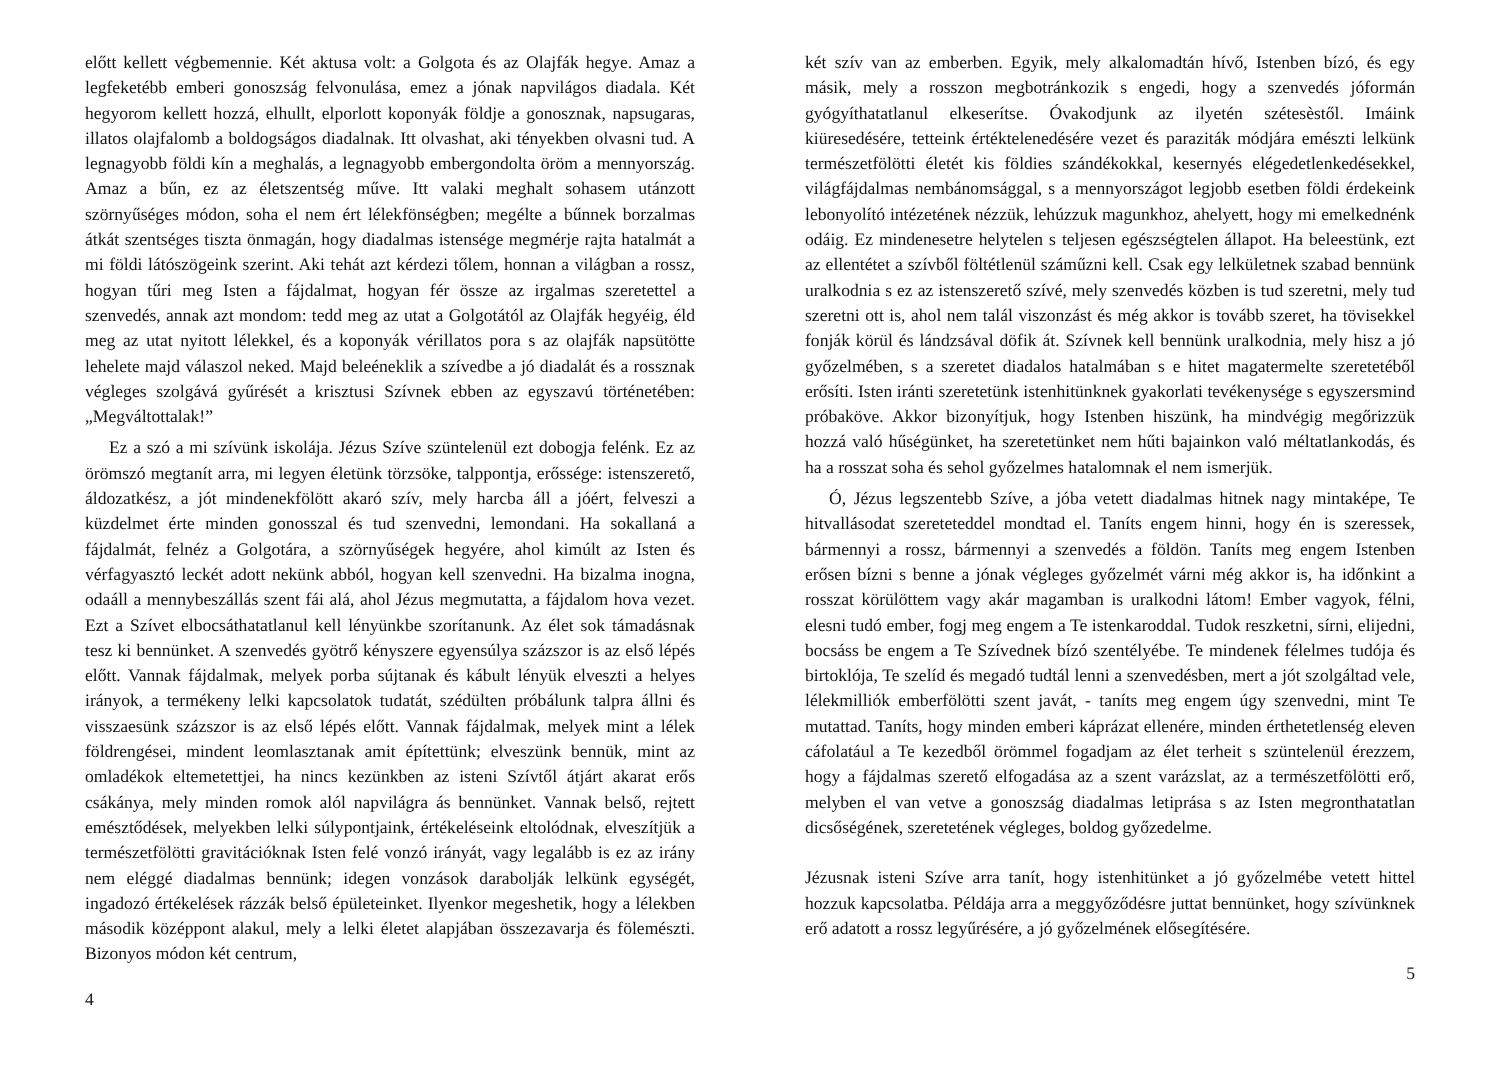előtt kellett végbemennie. Két aktusa volt: a Golgota és az Olajfák hegye. Amaz a legfeketébb emberi gonoszság felvonulása, emez a jónak napvilágos diadala. Két hegyorom kellett hozzá, elhullt, elporlott koponyák földje a gonosznak, napsugaras, illatos olajfalomb a boldogságos diadalnak. Itt olvashat, aki tényekben olvasni tud. A legnagyobb földi kín a meghalás, a legnagyobb embergondolta öröm a mennyország. Amaz a bűn, ez az életszentség műve. Itt valaki meghalt sohasem utánzott szörnyűséges módon, soha el nem ért lélekfönségben; megélte a bűnnek borzalmas átkát szentséges tiszta önmagán, hogy diadalmas istensége megmérje rajta hatalmát a mi földi látószögeink szerint. Aki tehát azt kérdezi tőlem, honnan a világban a rossz, hogyan tűri meg Isten a fájdalmat, hogyan fér össze az irgalmas szeretettel a szenvedés, annak azt mondom: tedd meg az utat a Golgotától az Olajfák hegyéig, éld meg az utat nyitott lélekkel, és a koponyák vérillatos pora s az olajfák napsütötte lehelete majd válaszol neked. Majd beleéneklik a szívedbe a jó diadalát és a rossznak végleges szolgává gyűrését a krisztusi Szívnek ebben az egyszavú történetében: „Megváltottalak!”
Ez a szó a mi szívünk iskolája. Jézus Szíve szüntelenül ezt dobogja felénk. Ez az örömszó megtanít arra, mi legyen életünk törzsöke, talppontja, erőssége: istenszerető, áldozatkész, a jót mindenekfölött akaró szív, mely harcba áll a jóért, felveszi a küzdelmet érte minden gonosszal és tud szenvedni, lemondani. Ha sokallaná a fájdalmát, felnéz a Golgotára, a szörnyűségek hegyére, ahol kimúlt az Isten és vérfagyasztó leckét adott nekünk abból, hogyan kell szenvedni. Ha bizalma inogna, odaáll a mennybeszállás szent fái alá, ahol Jézus megmutatta, a fájdalom hova vezet. Ezt a Szívet elbocsáthatatlanul kell lényünkbe szorítanunk. Az élet sok támadásnak tesz ki bennünket. A szenvedés gyötrő kényszere egyensúlya százszor is az első lépés előtt. Vannak fájdalmak, melyek porba sújtanak és kábult lényük elveszti a helyes irányok, a termékeny lelki kapcsolatok tudatát, szédülten próbálunk talpra állni és visszaesünk százszor is az első lépés előtt. Vannak fájdalmak, melyek mint a lélek földrengései, mindent leomlasztanak amit építettünk; elveszünk bennük, mint az omladékok eltemetettjei, ha nincs kezünkben az isteni Szívtől átjárt akarat erős csákánya, mely minden romok alól napvilágra ás bennünket. Vannak belső, rejtett emésztődések, melyekben lelki súlypontjaink, értékeléseink eltolódnak, elveszítjük a természetfölötti gravitációknak Isten felé vonzó irányát, vagy legalább is ez az irány nem eléggé diadalmas bennünk; idegen vonzások darabolják lelkünk egységét, ingadozó értékelések rázzák belső épületeinket. Ilyenkor megeshetik, hogy a lélekben második középpont alakul, mely a lelki életet alapjában összezavarja és fölemészti. Bizonyos módon két centrum,
4
két szív van az emberben. Egyik, mely alkalomadtán hívő, Istenben bízó, és egy másik, mely a rosszon megbotránkozik s engedi, hogy a szenvedés jóformán gyógyíthatatlanul elkeserítse. Óvakodjunk az ilyetén szétesèstől. Imáink kiüresedésére, tetteink értéktelenedésére vezet és paraziták módjára emészti lelkünk természetfölötti életét kis földies szándékokkal, kesernyés elégedetlenkedésekkel, világfájdalmas nembánomsággal, s a mennyországot legjobb esetben földi érdekeink lebonyolító intézetének nézzük, lehúzzuk magunkhoz, ahelyett, hogy mi emelkednénk odáig. Ez mindenesetre helytelen s teljesen egészségtelen állapot. Ha beleestünk, ezt az ellentétet a szívből föltétlenül száműzni kell. Csak egy lelkületnek szabad bennünk uralkodnia s ez az istenszerető szívé, mely szenvedés közben is tud szeretni, mely tud szeretni ott is, ahol nem talál viszonzást és még akkor is tovább szeret, ha tövisekkel fonják körül és lándzsával döfik át. Szívnek kell bennünk uralkodnia, mely hisz a jó győzelmében, s a szeretet diadalos hatalmában s e hitet magatermelte szeretetéből erősíti. Isten iránti szeretetünk istenhitünknek gyakorlati tevékenysége s egyszersmind próbaköve. Akkor bizonyítjuk, hogy Istenben hiszünk, ha mindvégig megőrizzük hozzá való hűségünket, ha szeretetünket nem hűti bajainkon való méltatlankodás, és ha a rosszat soha és sehol győzelmes hatalomnak el nem ismerjük.
Ó, Jézus legszentebb Szíve, a jóba vetett diadalmas hitnek nagy mintaképe, Te hitvallásodat szereteteddel mondtad el. Taníts engem hinni, hogy én is szeressek, bármennyi a rossz, bármennyi a szenvedés a földön. Taníts meg engem Istenben erősen bízni s benne a jónak végleges győzelmét várni még akkor is, ha időnkint a rosszat körülöttem vagy akár magamban is uralkodni látom! Ember vagyok, félni, elesni tudó ember, fogj meg engem a Te istenkaroddal. Tudok reszketni, sírni, elijedni, bocsáss be engem a Te Szívednek bízó szentélyébe. Te mindenek félelmes tudója és birtoklója, Te szelíd és megadó tudtál lenni a szenvedésben, mert a jót szolgáltad vele, lélekmilliók emberfölötti szent javát, - taníts meg engem úgy szenvedni, mint Te mutattad. Taníts, hogy minden emberi káprázat ellenére, minden érthetetlenség eleven cáfolatául a Te kezedből örömmel fogadjam az élet terheit s szüntelenül érezzem, hogy a fájdalmas szerető elfogadása az a szent varázslat, az a természetfölötti erő, melyben el van vetve a gonoszság diadalmas letiprása s az Isten megronthatatlan dicsőségének, szeretetének végleges, boldog győzedelme.
Jézusnak isteni Szíve arra tanít, hogy istenhitünket a jó győzelmébe vetett hittel hozzuk kapcsolatba. Példája arra a meggyőződésre juttat bennünket, hogy szívünknek erő adatott a rossz legyűrésére, a jó győzelmének elősegítésére.
5